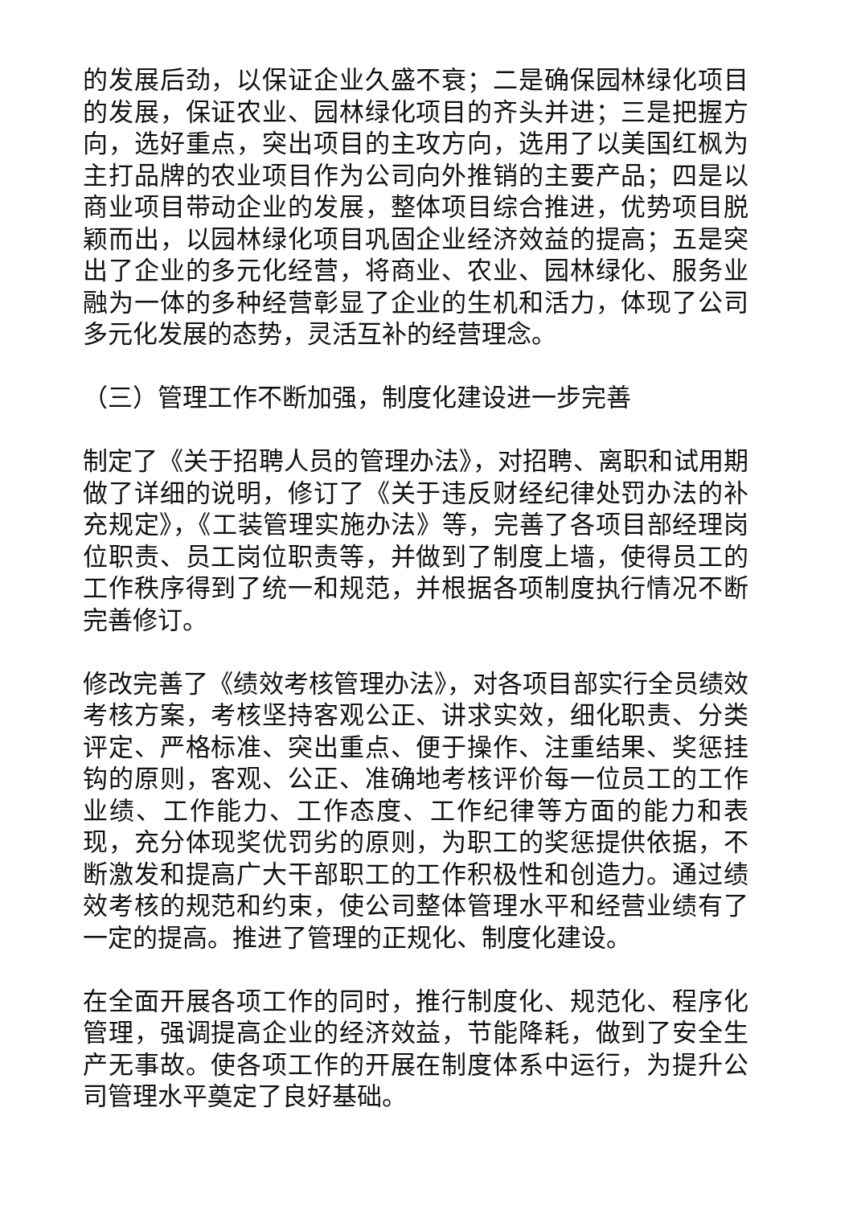的发展后劲，以保证企业久盛不衰；二是确保园林绿化项目的发展，保证农业、园林绿化项目的齐头并进；三是把握方向，选好重点，突出项目的主攻方向，选用了以美国红枫为主打品牌的农业项目作为公司向外推销的主要产品；四是以商业项目带动企业的发展，整体项目综合推进，优势项目脱颖而出，以园林绿化项目巩固企业经济效益的提高；五是突出了企业的多元化经营，将商业、农业、园林绿化、服务业融为一体的多种经营彰显了企业的生机和活力，体现了公司多元化发展的态势，灵活互补的经营理念。
（三）管理工作不断加强，制度化建设进一步完善
制定了《关于招聘人员的管理办法》，对招聘、离职和试用期做了详细的说明，修订了《关于违反财经纪律处罚办法的补充规定》，《工装管理实施办法》等，完善了各项目部经理岗位职责、员工岗位职责等，并做到了制度上墙，使得员工的工作秩序得到了统一和规范，并根据各项制度执行情况不断完善修订。
修改完善了《绩效考核管理办法》，对各项目部实行全员绩效考核方案，考核坚持客观公正、讲求实效，细化职责、分类评定、严格标准、突出重点、便于操作、注重结果、奖惩挂钩的原则，客观、公正、准确地考核评价每一位员工的工作业绩、工作能力、工作态度、工作纪律等方面的能力和表现，充分体现奖优罚劣的原则，为职工的奖惩提供依据，不断激发和提高广大干部职工的工作积极性和创造力。通过绩效考核的规范和约束，使公司整体管理水平和经营业绩有了一定的提高。推进了管理的正规化、制度化建设。
在全面开展各项工作的同时，推行制度化、规范化、程序化管理，强调提高企业的经济效益，节能降耗，做到了安全生产无事故。使各项工作的开展在制度体系中运行，为提升公司管理水平奠定了良好基础。